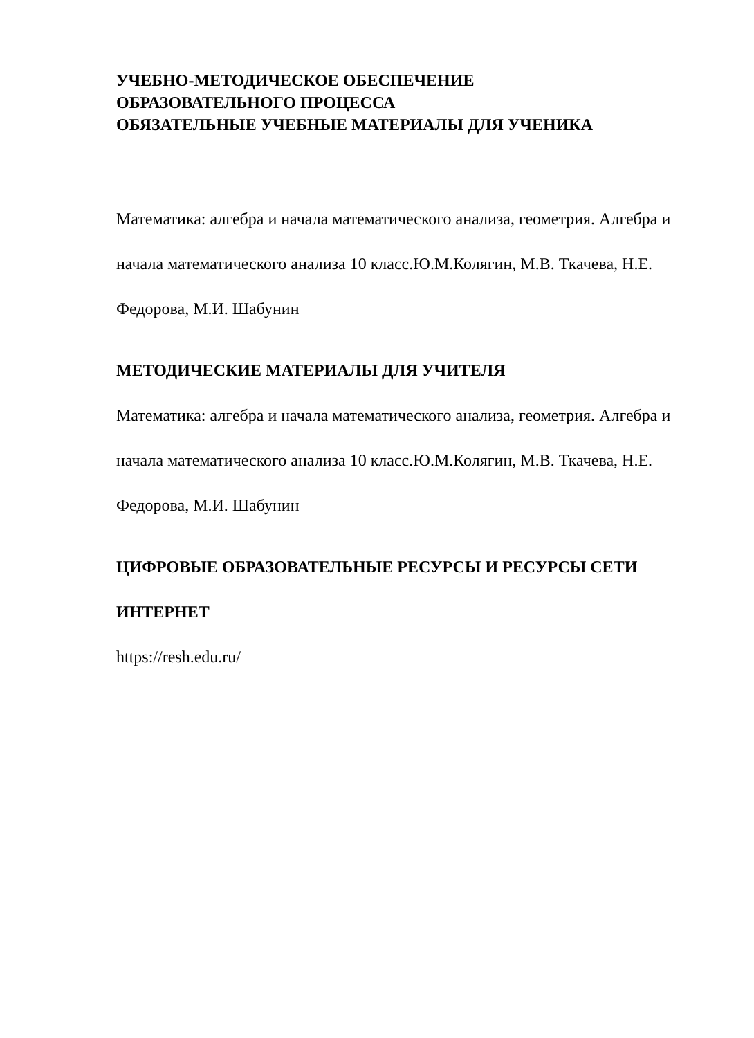УЧЕБНО-МЕТОДИЧЕСКОЕ ОБЕСПЕЧЕНИЕ
ОБРАЗОВАТЕЛЬНОГО ПРОЦЕССА
ОБЯЗАТЕЛЬНЫЕ УЧЕБНЫЕ МАТЕРИАЛЫ ДЛЯ УЧЕНИКА
Математика: алгебра и начала математического анализа, геометрия. Алгебра и начала математического анализа 10 класс.Ю.М.Колягин, М.В. Ткачева, Н.Е. Федорова, М.И. Шабунин
МЕТОДИЧЕСКИЕ МАТЕРИАЛЫ ДЛЯ УЧИТЕЛЯ
Математика: алгебра и начала математического анализа, геометрия. Алгебра и начала математического анализа 10 класс.Ю.М.Колягин, М.В. Ткачева, Н.Е. Федорова, М.И. Шабунин
ЦИФРОВЫЕ ОБРАЗОВАТЕЛЬНЫЕ РЕСУРСЫ И РЕСУРСЫ СЕТИ ИНТЕРНЕТ
https://resh.edu.ru/